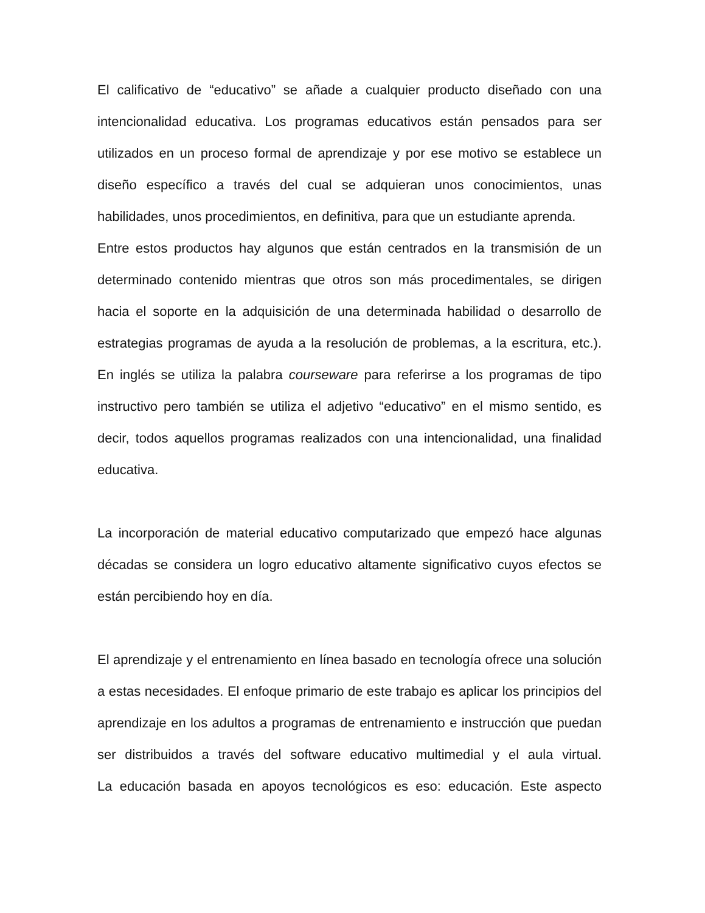El calificativo de “educativo” se añade a cualquier producto diseñado con una intencionalidad educativa. Los programas educativos están pensados para ser utilizados en un proceso formal de aprendizaje y por ese motivo se establece un diseño específico a través del cual se adquieran unos conocimientos, unas habilidades, unos procedimientos, en definitiva, para que un estudiante aprenda.
Entre estos productos hay algunos que están centrados en la transmisión de un determinado contenido mientras que otros son más procedimentales, se dirigen hacia el soporte en la adquisición de una determinada habilidad o desarrollo de estrategias programas de ayuda a la resolución de problemas, a la escritura, etc.). En inglés se utiliza la palabra courseware para referirse a los programas de tipo instructivo pero también se utiliza el adjetivo “educativo” en el mismo sentido, es decir, todos aquellos programas realizados con una intencionalidad, una finalidad educativa.
La incorporación de material educativo computarizado que empezó hace algunas décadas se considera un logro educativo altamente significativo cuyos efectos se están percibiendo hoy en día.
El aprendizaje y el entrenamiento en línea basado en tecnología ofrece una solución a estas necesidades. El enfoque primario de este trabajo es aplicar los principios del aprendizaje en los adultos a programas de entrenamiento e instrucción que puedan ser distribuidos a través del software educativo multimedial y el aula virtual.
La educación basada en apoyos tecnológicos es eso: educación. Este aspecto